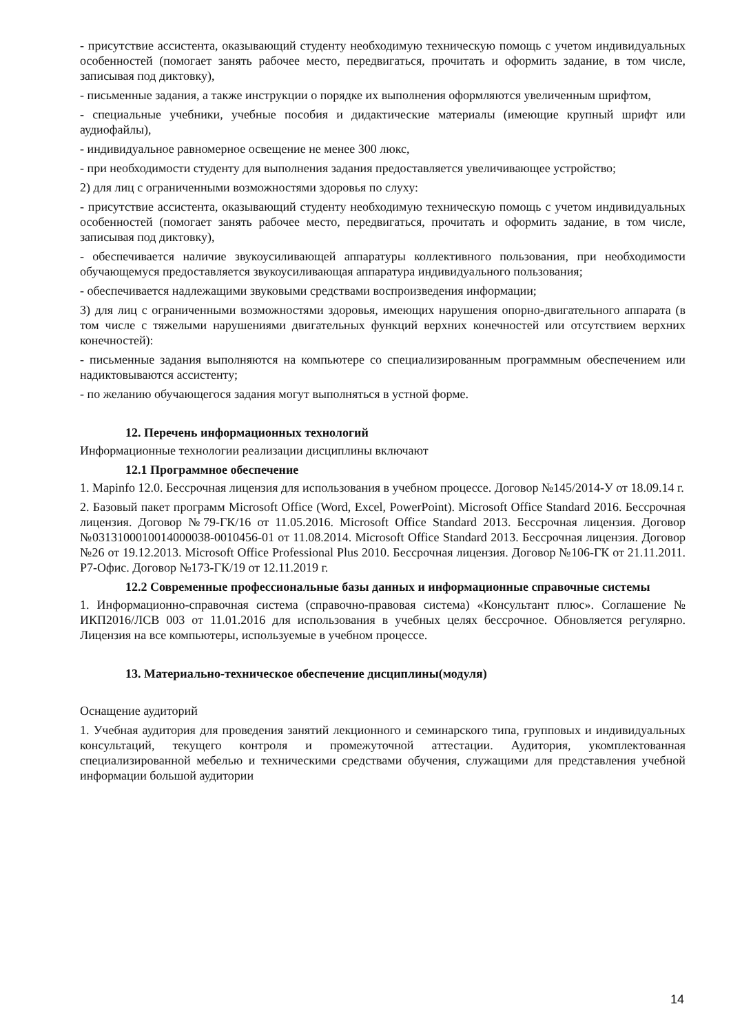- присутствие ассистента, оказывающий студенту необходимую техническую помощь с учетом индивидуальных особенностей (помогает занять рабочее место, передвигаться, прочитать и оформить задание, в том числе, записывая под диктовку),
- письменные задания, а также инструкции о порядке их выполнения оформляются увеличенным шрифтом,
- специальные учебники, учебные пособия и дидактические материалы (имеющие крупный шрифт или аудиофайлы),
- индивидуальное равномерное освещение не менее 300 люкс,
- при необходимости студенту для выполнения задания предоставляется увеличивающее устройство;
2) для лиц с ограниченными возможностями здоровья по слуху:
- присутствие ассистента, оказывающий студенту необходимую техническую помощь с учетом индивидуальных особенностей (помогает занять рабочее место, передвигаться, прочитать и оформить задание, в том числе, записывая под диктовку),
- обеспечивается наличие звукоусиливающей аппаратуры коллективного пользования, при необходимости обучающемуся предоставляется звукоусиливающая аппаратура индивидуального пользования;
- обеспечивается надлежащими звуковыми средствами воспроизведения информации;
3) для лиц с ограниченными возможностями здоровья, имеющих нарушения опорно-двигательного аппарата (в том числе с тяжелыми нарушениями двигательных функций верхних конечностей или отсутствием верхних конечностей):
- письменные задания выполняются на компьютере со специализированным программным обеспечением или надиктовываются ассистенту;
- по желанию обучающегося задания могут выполняться в устной форме.
12. Перечень информационных технологий
Информационные технологии реализации дисциплины включают
12.1 Программное обеспечение
1. Mapinfo 12.0. Бессрочная лицензия для использования в учебном процессе. Договор №145/2014-У от 18.09.14 г.
2. Базовый пакет программ Microsoft Office (Word, Excel, PowerPoint). Microsoft Office Standard 2016. Бессрочная лицензия. Договор №79-ГК/16 от 11.05.2016. Microsoft Office Standard 2013. Бессрочная лицензия. Договор №0313100010014000038-0010456-01 от 11.08.2014. Microsoft Office Standard 2013. Бессрочная лицензия. Договор №26 от 19.12.2013. Microsoft Office Professional Plus 2010. Бессрочная лицензия. Договор №106-ГК от 21.11.2011. Р7-Офис. Договор №173-ГК/19 от 12.11.2019 г.
12.2 Современные профессиональные базы данных и информационные справочные системы
1. Информационно-справочная система (справочно-правовая система) «Консультант плюс». Соглашение № ИКП2016/ЛСВ 003 от 11.01.2016 для использования в учебных целях бессрочное. Обновляется регулярно. Лицензия на все компьютеры, используемые в учебном процессе.
13. Материально-техническое обеспечение дисциплины(модуля)
Оснащение аудиторий
1. Учебная аудитория для проведения занятий лекционного и семинарского типа, групповых и индивидуальных консультаций, текущего контроля и промежуточной аттестации. Аудитория, укомплектованная специализированной мебелью и техническими средствами обучения, служащими для представления учебной информации большой аудитории
14